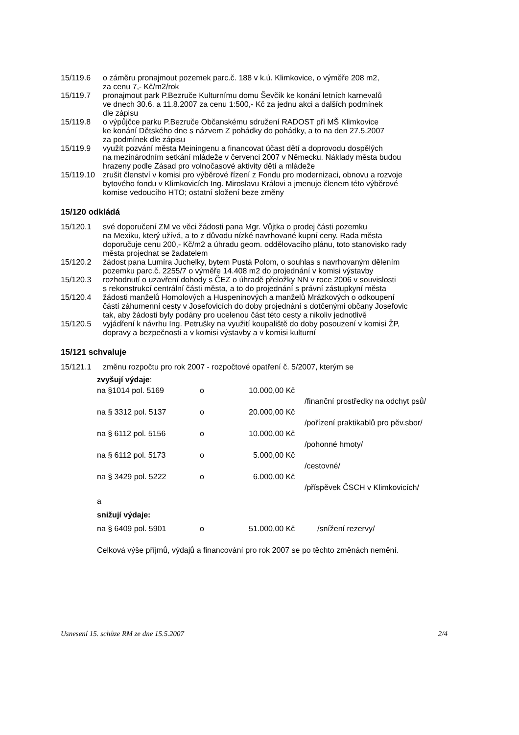15/119.6 o záměru pronajmout pozemek parc.č. 188 v k.ú. Klimkovice, o výměře 208 m2,
za cenu 7,- Kč/m2/rok
15/119.7 pronajmout park P.Bezruče Kulturnímu domu Ševčík ke konání letních karnevalů
ve dnech 30.6. a 11.8.2007 za cenu 1:500,- Kč za jednu akci a dalších podmínek
dle zápisu
15/119.8 o výpůjčce parku P.Bezruče Občanskému sdružení RADOST při MŠ Klimkovice
ke konání Dětského dne s názvem Z pohádky do pohádky, a to na den 27.5.2007
za podmínek dle zápisu
15/119.9 využít pozvání města Meiningenu a financovat účast dětí a doprovodu dospělých
na mezinárodním setkání mládeže v červenci 2007 v Německu. Náklady města budou
hrazeny podle Zásad pro volnočasové aktivity dětí a mládeže
15/119.10
zrušit členství v komisi pro výběrové řízení z Fondu pro modernizaci, obnovu a rozvoje
bytového fondu v Klimkovicích Ing. Miroslavu Královi a jmenuje členem této výběrové
komise vedoucího HTO; ostatní složení beze změny
15/120 odkládá
15/120.1 své doporučení ZM ve věci žádosti pana Mgr. Vůjtka o prodej části pozemku
na Mexiku, který užívá, a to z důvodu nízké navrhované kupní ceny. Rada města
doporučuje cenu 200,- Kč/m2 a úhradu geom. oddělovacího plánu, toto stanovisko rady
města projednat se žadatelem
15/120.2 žádost pana Lumíra Juchelky, bytem Pustá Polom, o souhlas s navrhovaným dělením
pozemku parc.č. 2255/7 o výměře 14.408 m2 do projednání v komisi výstavby
15/120.3 rozhodnutí o uzavření dohody s ČEZ o úhradě přeložky NN v roce 2006 v souvislosti
s rekonstrukcí centrální části města, a to do projednání s právní zástupkyní města
15/120.4 žádosti manželů Homolových a Huspeninových a manželů Mrázkových o odkoupení
částí záhumenní cesty v Josefovicích do doby projednání s dotčenými občany Josefovic
tak, aby žádosti byly podány pro ucelenou část této cesty a nikoliv jednotlivě
15/120.5 vyjádření k návrhu Ing. Petrušky na využití koupaliště do doby posouzení v komisi ŽP,
dopravy a bezpečnosti a v komisi výstavby a v komisi kulturní
15/121 schvaluje
15/121.1 změnu rozpočtu pro rok 2007 - rozpočtové opatření č. 5/2007, kterým se
zvyšují výdaje:
na §1014 pol. 5169 o 10.000,00 Kč
/finanční prostředky na odchyt psů/
na § 3312 pol. 5137 o 20.000,00 Kč
/pořízení praktikablů pro pěv.sbor/
na § 6112 pol. 5156 o 10.000,00 Kč
/pohonné hmoty/
na § 6112 pol. 5173 o 5.000,00 Kč
/cestovné/
na § 3429 pol. 5222 o 6.000,00 Kč
/příspěvek ČSCH v Klimkovicích/
a
snižují výdaje:
na § 6409 pol. 5901 o 51.000,00 Kč /snížení rezervy/
Celková výše příjmů, výdajů a financování pro rok 2007 se po těchto změnách nemění.
Usnesení 15. schůze RM ze dne 15.5.2007 2/4